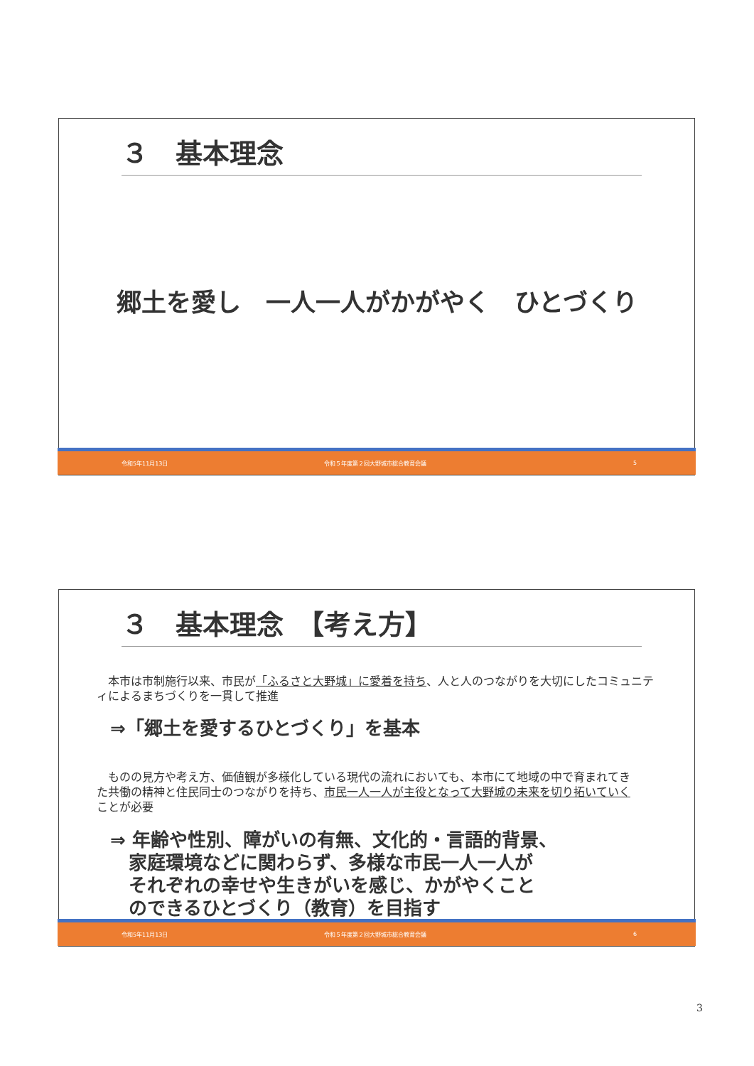３　基本理念
郷土を愛し　一人一人がかがやく　ひとづくり
令和5年11月13日 令和５年度第２回大野城市総合教育会議 5
３　基本理念　【考え方】
　本市は市制施行以来、市民が「ふるさと大野城」に愛着を持ち、人と人のつながりを大切にしたコミュニティによるまちづくりを一貫して推進
⇒「郷土を愛するひとづくり」を基本
　ものの見方や考え方、価値観が多様化している現代の流れにおいても、本市にて地域の中で育まれてきた共働の精神と住民同士のつながりを持ち、市民一人一人が主役となって大野城の未来を切り拓いていくことが必要
⇒ 年齢や性別、障がいの有無、文化的・言語的背景、
　家庭環境などに関わらず、多様な市民一人一人が
　それぞれの幸せや生きがいを感じ、かがやくこと
　のできるひとづくり（教育）を目指す
令和5年11月13日 令和５年度第２回大野城市総合教育会議 6
3